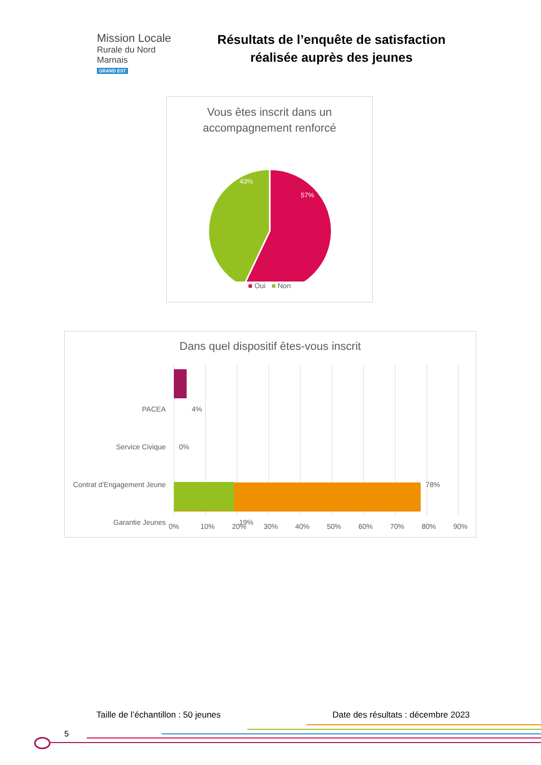Mission Locale
Rurale du Nord Marnais
GRAND EST
Résultats de l’enquête de satisfaction réalisée auprès des jeunes
Vous êtes inscrit dans un accompagnement renforcé
43%
57%
■ Oui ■ Non
Dans quel dispositif êtes-vous inscrit
PACEA 4%
Service Civique 0%
Contrat d'Engagement Jeune 78%
Garantie Jeunes 19%
0% 10% 20% 30% 40% 50% 60% 70% 80% 90%
Taille de l’échantillon : 50 jeunes
Date des résultats : décembre 2023
5